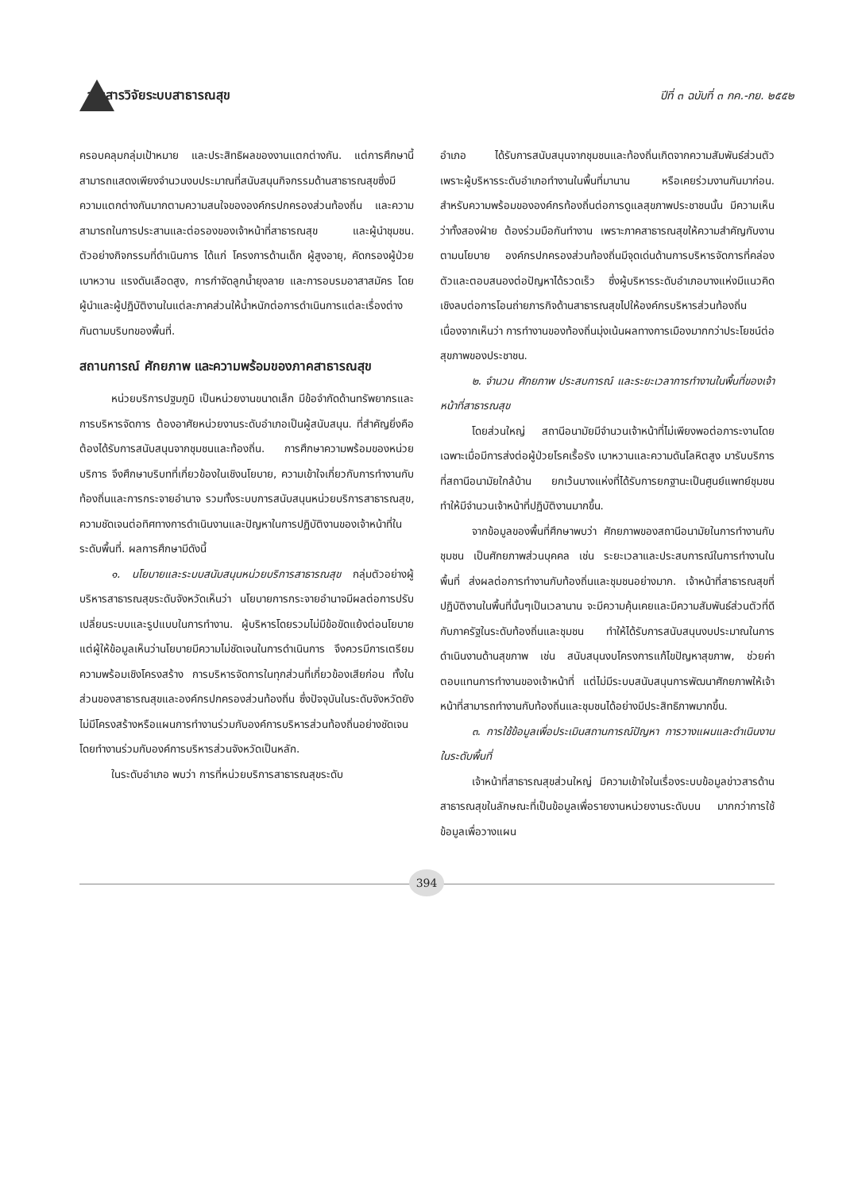วารสารวิจัยระบบสาธารณสุข ปีที่ ๓ ฉบับที่ ๓ กค.-กย. ๒๕๕๒
ครอบคลุมกลุ่มเป้าหมาย และประสิทธิผลของงานแตกต่างกัน. แต่การศึกษานี้ สามารถแสดงเพียงจำนวนงบประมาณที่สนับสนุนกิจกรรมด้านสาธารณสุขซึ่งมีความแตกต่างกันมากตามความสนใจขององค์กรปกครองส่วนท้องถิ่น และความสามารถในการประสานและต่อรองของเจ้าหน้าที่สาธารณสุข และผู้นำชุมชน. ตัวอย่างกิจกรรมที่ดำเนินการ ได้แก่ โครงการด้านเด็ก ผู้สูงอายุ, คัดกรองผู้ป่วยเบาหวาน แรงดันเลือดสูง, การกำจัดลูกน้ำยุงลาย และการอบรมอาสาสมัคร โดยผู้นำและผู้ปฏิบัติงานในแต่ละภาคส่วนให้น้ำหนักต่อการดำเนินการแต่ละเรื่องต่างกันตามบริบทของพื้นที่.
สถานการณ์ ศักยภาพ และความพร้อมของภาคสาธารณสุข
หน่วยบริการปฐมภูมิ เป็นหน่วยงานขนาดเล็ก มีข้อจำกัดด้านทรัพยากรและการบริหารจัดการ ต้องอาศัยหน่วยงานระดับอำเภอเป็นผู้สนับสนุน. ที่สำคัญยิ่งคือ ต้องได้รับการสนับสนุนจากชุมชนและท้องถิ่น. การศึกษาความพร้อมของหน่วยบริการ จึงศึกษาบริบทที่เกี่ยวข้องในเชิงนโยบาย, ความเข้าใจเกี่ยวกับการทำงานกับท้องถิ่นและการกระจายอำนาจ รวมทั้งระบบการสนับสนุนหน่วยบริการสาธารณสุข, ความชัดเจนต่อทิศทางการดำเนินงานและปัญหาในการปฏิบัติงานของเจ้าหน้าที่ในระดับพื้นที่. ผลการศึกษามีดังนี้
๑. นโยบายและระบบสนับสนุนหน่วยบริการสาธารณสุข กลุ่มตัวอย่างผู้บริหารสาธารณสุขระดับจังหวัดเห็นว่า นโยบายการกระจายอำนาจมีผลต่อการปรับเปลี่ยนระบบและรูปแบบในการทำงาน. ผู้บริหารโดยรวมไม่มีข้อขัดแย้งต่อนโยบาย แต่ผู้ให้ข้อมูลเห็นว่านโยบายมีความไม่ชัดเจนในการดำเนินการ จึงควรมีการเตรียมความพร้อมเชิงโครงสร้าง การบริหารจัดการในทุกส่วนที่เกี่ยวข้องเสียก่อน ทั้งในส่วนของสาธารณสุขและองค์กรปกครองส่วนท้องถิ่น ซึ่งปัจจุบันในระดับจังหวัดยังไม่มีโครงสร้างหรือแผนการทำงานร่วมกับองค์การบริหารส่วนท้องถิ่นอย่างชัดเจนโดยทำงานร่วมกับองค์การบริหารส่วนจังหวัดเป็นหลัก.
ในระดับอำเภอ พบว่า การที่หน่วยบริการสาธารณสุขระดับ
อำเภอ ได้รับการสนับสนุนจากชุมชนและท้องถิ่นเกิดจากความสัมพันธ์ส่วนตัว เพราะผู้บริหารระดับอำเภอทำงานในพื้นที่มานาน หรือเคยร่วมงานกันมาก่อน. สำหรับความพร้อมขององค์กรท้องถิ่นต่อการดูแลสุขภาพประชาชนนั้น มีความเห็นว่าทั้งสองฝ่าย ต้องร่วมมือกันทำงาน เพราะภาคสาธารณสุขให้ความสำคัญกับงานตามนโยบาย องค์กรปกครองส่วนท้องถิ่นมีจุดเด่นด้านการบริหารจัดการที่คล่องตัวและตอบสนองต่อปัญหาได้รวดเร็ว ซึ่งผู้บริหารระดับอำเภอบางแห่งมีแนวคิดเชิงลบต่อการโอนถ่ายภารกิจด้านสาธารณสุขไปให้องค์กรบริหารส่วนท้องถิ่น เนื่องจากเห็นว่า การทำงานของท้องถิ่นมุ่งเน้นผลทางการเมืองมากกว่าประโยชน์ต่อสุขภาพของประชาชน.
๒. จำนวน ศักยภาพ ประสบการณ์ และระยะเวลาการทำงานในพื้นที่ของเจ้าหน้าที่สาธารณสุข
โดยส่วนใหญ่ สถานีอนามัยมีจำนวนเจ้าหน้าที่ไม่เพียงพอต่อภาระงานโดยเฉพาะเมื่อมีการส่งต่อผู้ป่วยโรคเรื้อรัง เบาหวานและความดันโลหิตสูง มารับบริการที่สถานีอนามัยใกล้บ้าน ยกเว้นบางแห่งที่ได้รับการยกฐานะเป็นศูนย์แพทย์ชุมชน ทำให้มีจำนวนเจ้าหน้าที่ปฏิบัติงานมากขึ้น.
จากข้อมูลของพื้นที่ศึกษาพบว่า ศักยภาพของสถานีอนามัยในการทำงานกับชุมชน เป็นศักยภาพส่วนบุคคล เช่น ระยะเวลาและประสบการณ์ในการทำงานในพื้นที่ ส่งผลต่อการทำงานกับท้องถิ่นและชุมชนอย่างมาก. เจ้าหน้าที่สาธารณสุขที่ปฏิบัติงานในพื้นที่นั้นๆเป็นเวลานาน จะมีความคุ้นเคยและมีความสัมพันธ์ส่วนตัวที่ดีกับภาครัฐในระดับท้องถิ่นและชุมชน ทำให้ได้รับการสนับสนุนงบประมาณในการดำเนินงานด้านสุขภาพ เช่น สนับสนุนงบโครงการแก้ไขปัญหาสุขภาพ, ช่วยค่าตอบแทนการทำงานของเจ้าหน้าที่ แต่ไม่มีระบบสนับสนุนการพัฒนาศักยภาพให้เจ้าหน้าที่สามารถทำงานกับท้องถิ่นและชุมชนได้อย่างมีประสิทธิภาพมากขึ้น.
๓. การใช้ข้อมูลเพื่อประเมินสถานการณ์ปัญหา การวางแผนและดำเนินงานในระดับพื้นที่
เจ้าหน้าที่สาธารณสุขส่วนใหญ่ มีความเข้าใจในเรื่องระบบข้อมูลข่าวสารด้านสาธารณสุขในลักษณะที่เป็นข้อมูลเพื่อรายงานหน่วยงานระดับบน มากกว่าการใช้ข้อมูลเพื่อวางแผน
394